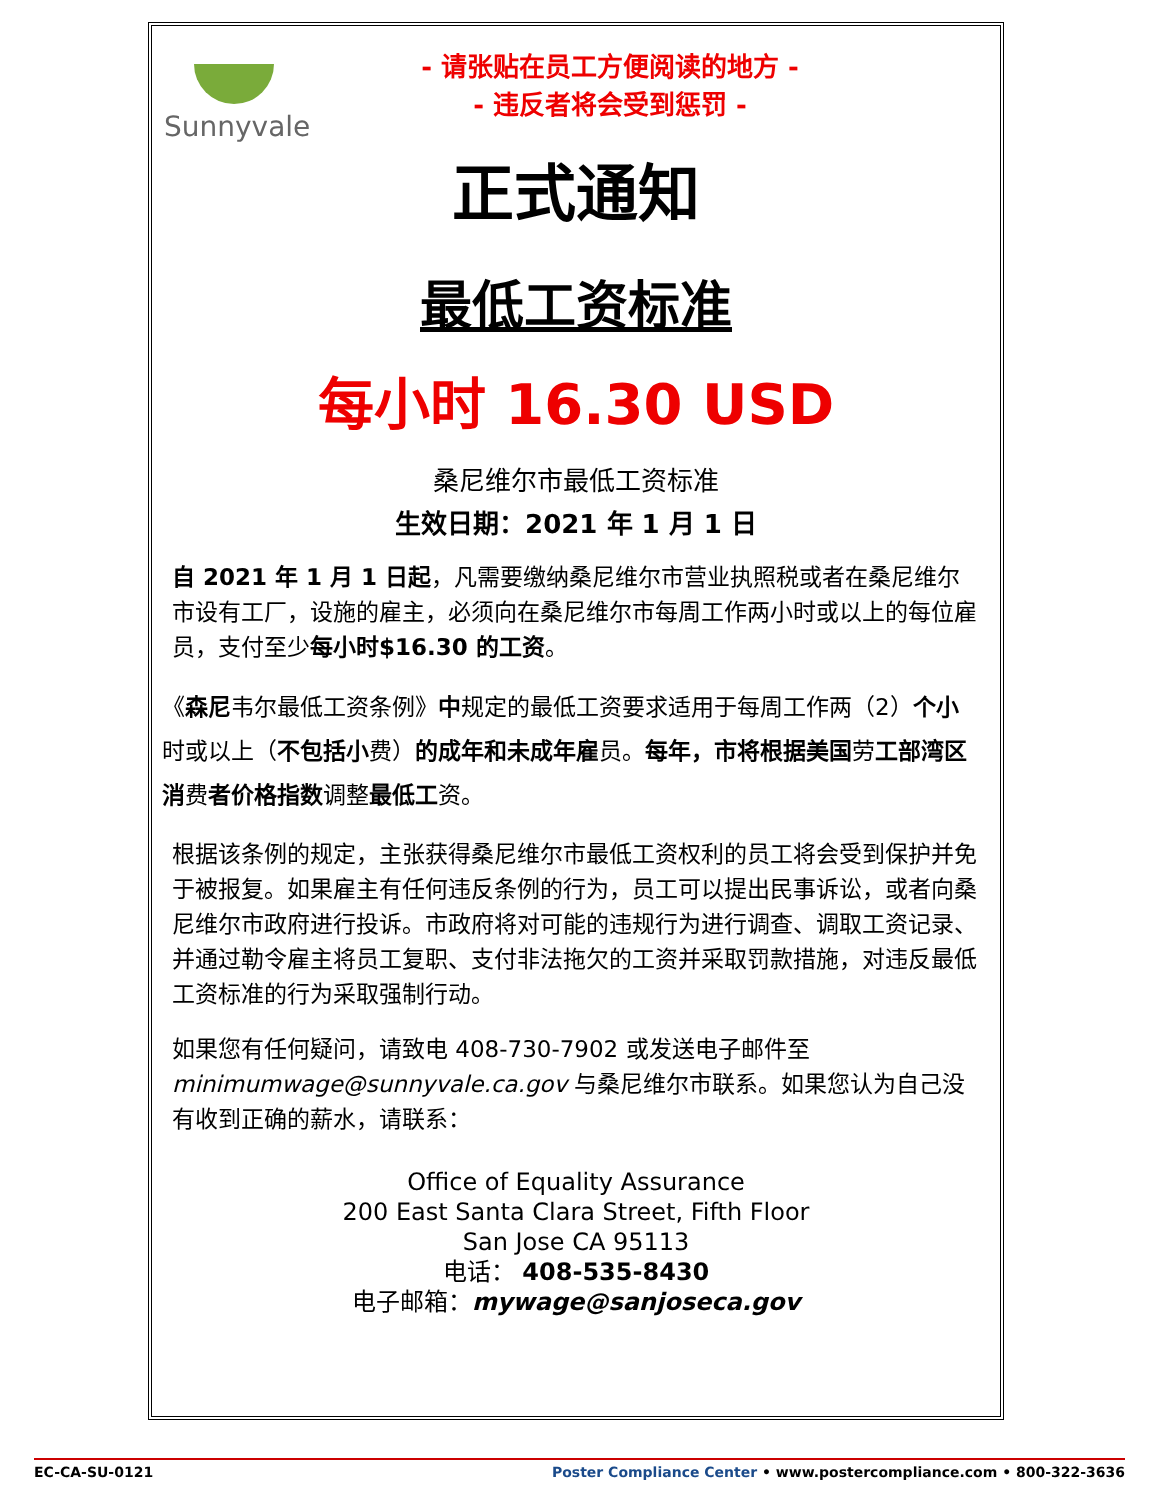Sunnyvale
- 请张贴在员工方便阅读的地方 -
- 违反者将会受到惩罚 -
正式通知
最低工资标准
每小时 16.30 USD
桑尼维尔市最低工资标准
生效日期：2021 年 1 月 1 日
自 2021 年 1 月 1 日起，凡需要缴纳桑尼维尔市营业执照税或者在桑尼维尔市设有工厂，设施的雇主，必须向在桑尼维尔市每周工作两小时或以上的每位雇员，支付至少每小时$16.30 的工资。
《森尼韦尔最低工资条例》中规定的最低工资要求适用于每周工作两（2）个小时或以上（不包括小费）的成年和未成年雇员。每年，市将根据美国劳工部湾区消费者价格指数调整最低工资。
根据该条例的规定，主张获得桑尼维尔市最低工资权利的员工将会受到保护并免于被报复。如果雇主有任何违反条例的行为，员工可以提出民事诉讼，或者向桑尼维尔市政府进行投诉。市政府将对可能的违规行为进行调查、调取工资记录、并通过勒令雇主将员工复职、支付非法拖欠的工资并采取罚款措施，对违反最低工资标准的行为采取强制行动。
如果您有任何疑问，请致电 408-730-7902 或发送电子邮件至 minimumwage@sunnyvale.ca.gov 与桑尼维尔市联系。如果您认为自己没有收到正确的薪水，请联系：
Office of Equality Assurance
200 East Santa Clara Street, Fifth Floor
San Jose CA 95113
电话： 408-535-8430
电子邮箱：mywage@sanjoseca.gov
EC-CA-SU-0121 Poster Compliance Center • www.postercompliance.com • 800-322-3636